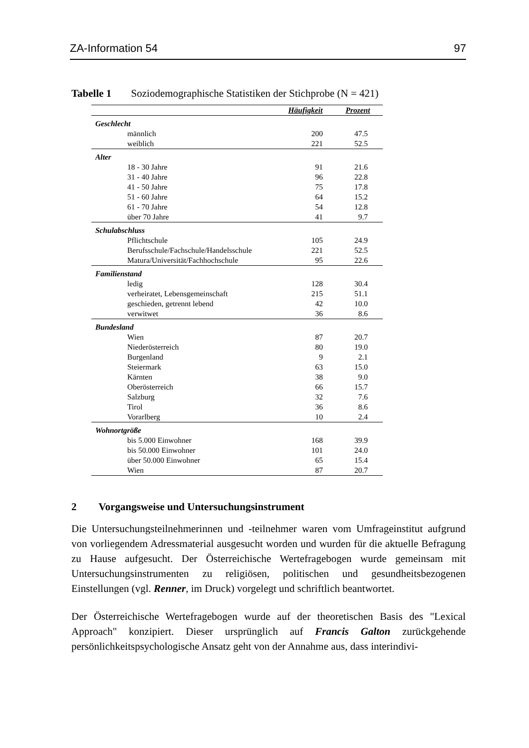ZA-Information 54 97
Tabelle 1 Soziodemographische Statistiken der Stichprobe (N = 421)
| | Häufigkeit | Prozent |
| --- | --- | --- |
| Geschlecht | | |
| männlich | 200 | 47.5 |
| weiblich | 221 | 52.5 |
| Alter | | |
| 18 - 30 Jahre | 91 | 21.6 |
| 31 - 40 Jahre | 96 | 22.8 |
| 41 - 50 Jahre | 75 | 17.8 |
| 51 - 60 Jahre | 64 | 15.2 |
| 61 - 70 Jahre | 54 | 12.8 |
| über 70 Jahre | 41 | 9.7 |
| Schulabschluss | | |
| Pflichtschule | 105 | 24.9 |
| Berufsschule/Fachschule/Handelsschule | 221 | 52.5 |
| Matura/Universität/Fachhochschule | 95 | 22.6 |
| Familienstand | | |
| ledig | 128 | 30.4 |
| verheiratet, Lebensgemeinschaft | 215 | 51.1 |
| geschieden, getrennt lebend | 42 | 10.0 |
| verwitwet | 36 | 8.6 |
| Bundesland | | |
| Wien | 87 | 20.7 |
| Niederösterreich | 80 | 19.0 |
| Burgenland | 9 | 2.1 |
| Steiermark | 63 | 15.0 |
| Kärnten | 38 | 9.0 |
| Oberösterreich | 66 | 15.7 |
| Salzburg | 32 | 7.6 |
| Tirol | 36 | 8.6 |
| Vorarlberg | 10 | 2.4 |
| Wohnortgröße | | |
| bis 5.000 Einwohner | 168 | 39.9 |
| bis 50.000 Einwohner | 101 | 24.0 |
| über 50.000 Einwohner | 65 | 15.4 |
| Wien | 87 | 20.7 |
2 Vorgangsweise und Untersuchungsinstrument
Die Untersuchungsteilnehmerinnen und -teilnehmer waren vom Umfrageinstitut aufgrund von vorliegendem Adressmaterial ausgesucht worden und wurden für die aktuelle Befragung zu Hause aufgesucht. Der Österreichische Wertefragebogen wurde gemeinsam mit Untersuchungsinstrumenten zu religiösen, politischen und gesundheitsbezogenen Einstellungen (vgl. Renner, im Druck) vorgelegt und schriftlich beantwortet.
Der Österreichische Wertefragebogen wurde auf der theoretischen Basis des "Lexical Approach" konzipiert. Dieser ursprünglich auf Francis Galton zurückgehende persönlichkeitspsychologische Ansatz geht von der Annahme aus, dass interindivi-